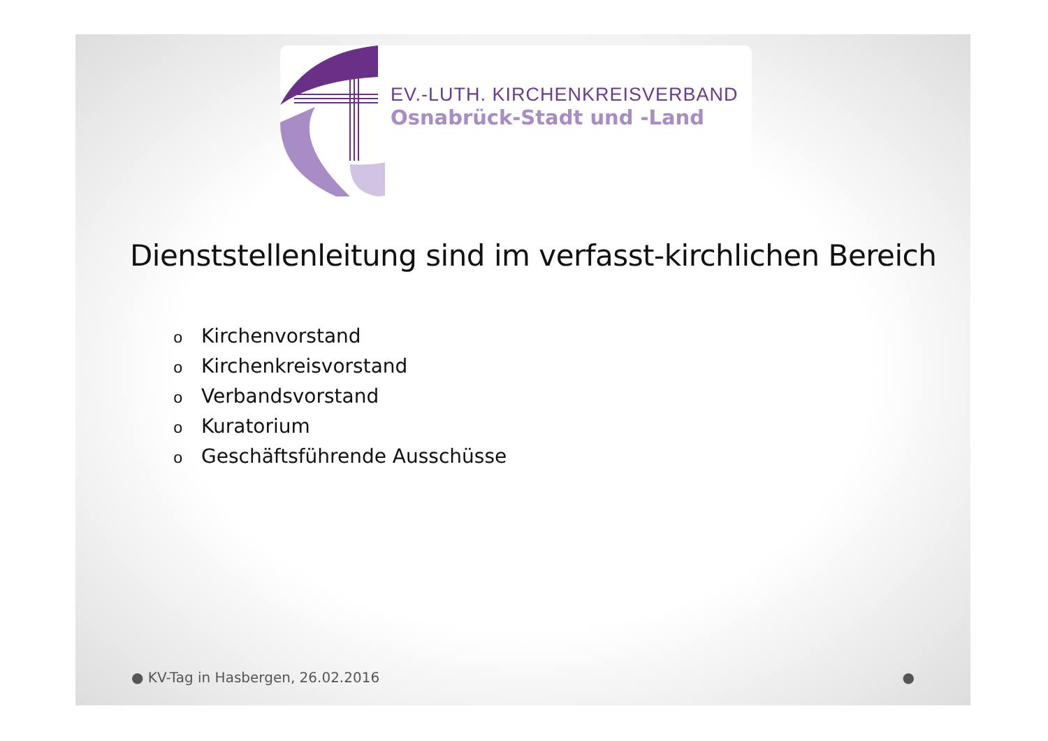EV.-LUTH. KIRCHENKREISVERBAND
Osnabrück-Stadt und -Land
Dienststellenleitung sind im verfasst-kirchlichen Bereich
o Kirchenvorstand
o Kirchenkreisvorstand
o Verbandsvorstand
o Kuratorium
o Geschäftsführende Ausschüsse
● KV-Tag in Hasbergen, 26.02.2016
●